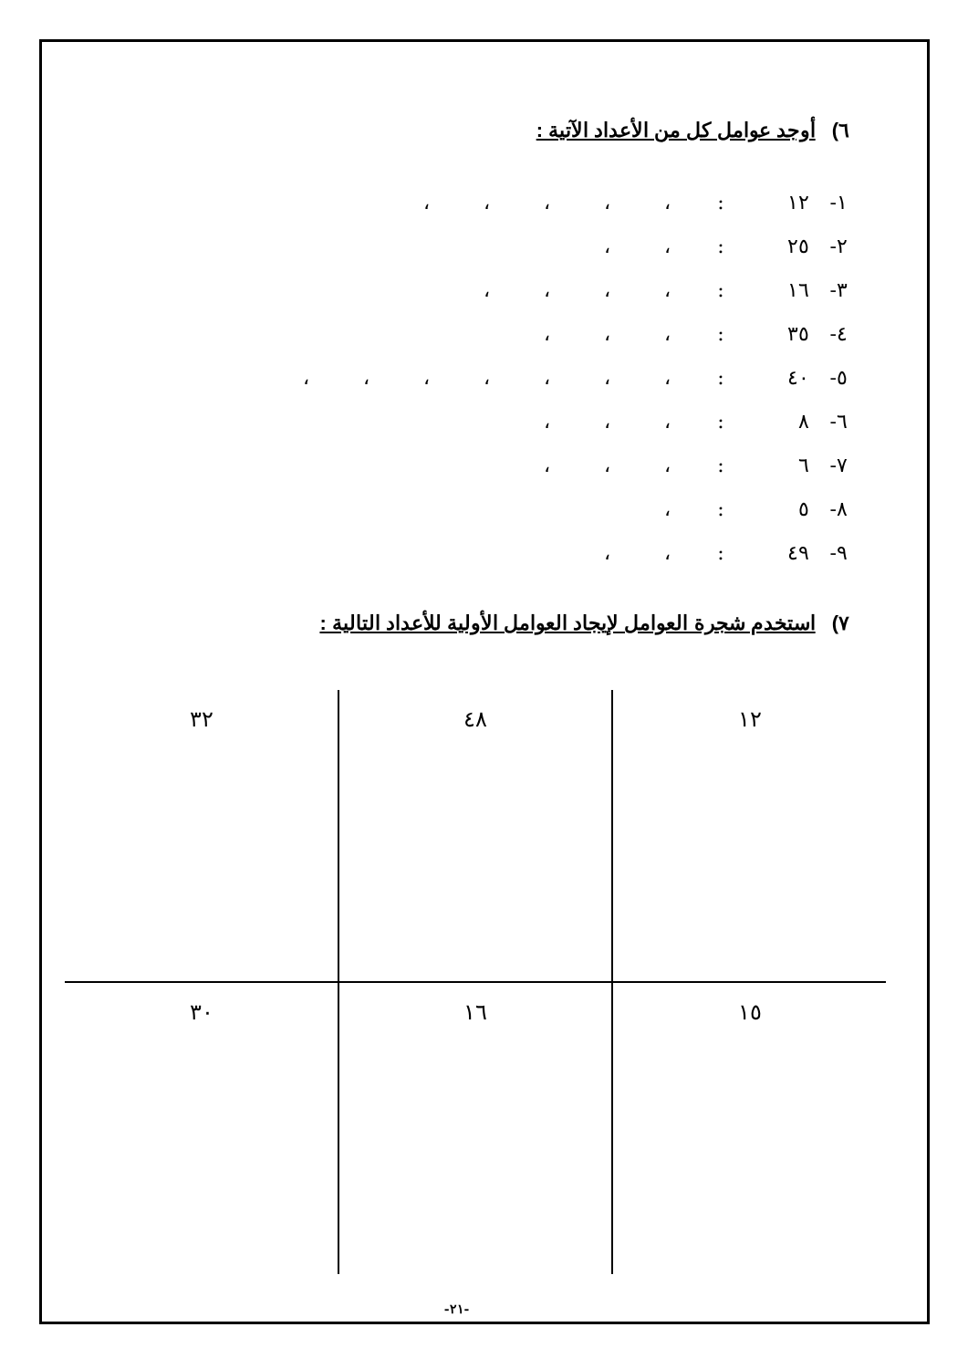٦)أوجد عوامل كل من الأعداد الآتية :
| ١- | ١٢ | : | ، | ، | ، | ، | ، | | |
| ٢- | ٢٥ | : | ، | ، | | | | | |
| ٣- | ١٦ | : | ، | ، | ، | ، | | | |
| ٤- | ٣٥ | : | ، | ، | ، | | | | |
| ٥- | ٤٠ | : | ، | ، | ، | ، | ، | ، | ، |
| ٦- | ٨ | : | ، | ، | ، | | | | |
| ٧- | ٦ | : | ، | ، | ، | | | | |
| ٨- | ٥ | : | ، | | | | | | |
| ٩- | ٤٩ | : | ، | ، | | | | | |
٧)استخدم شجرة العوامل لإيجاد العوامل الأولية للأعداد التالية :
| ١٢ | ٤٨ | ٣٢ |
| ١٥ | ١٦ | ٣٠ |
-٢١-